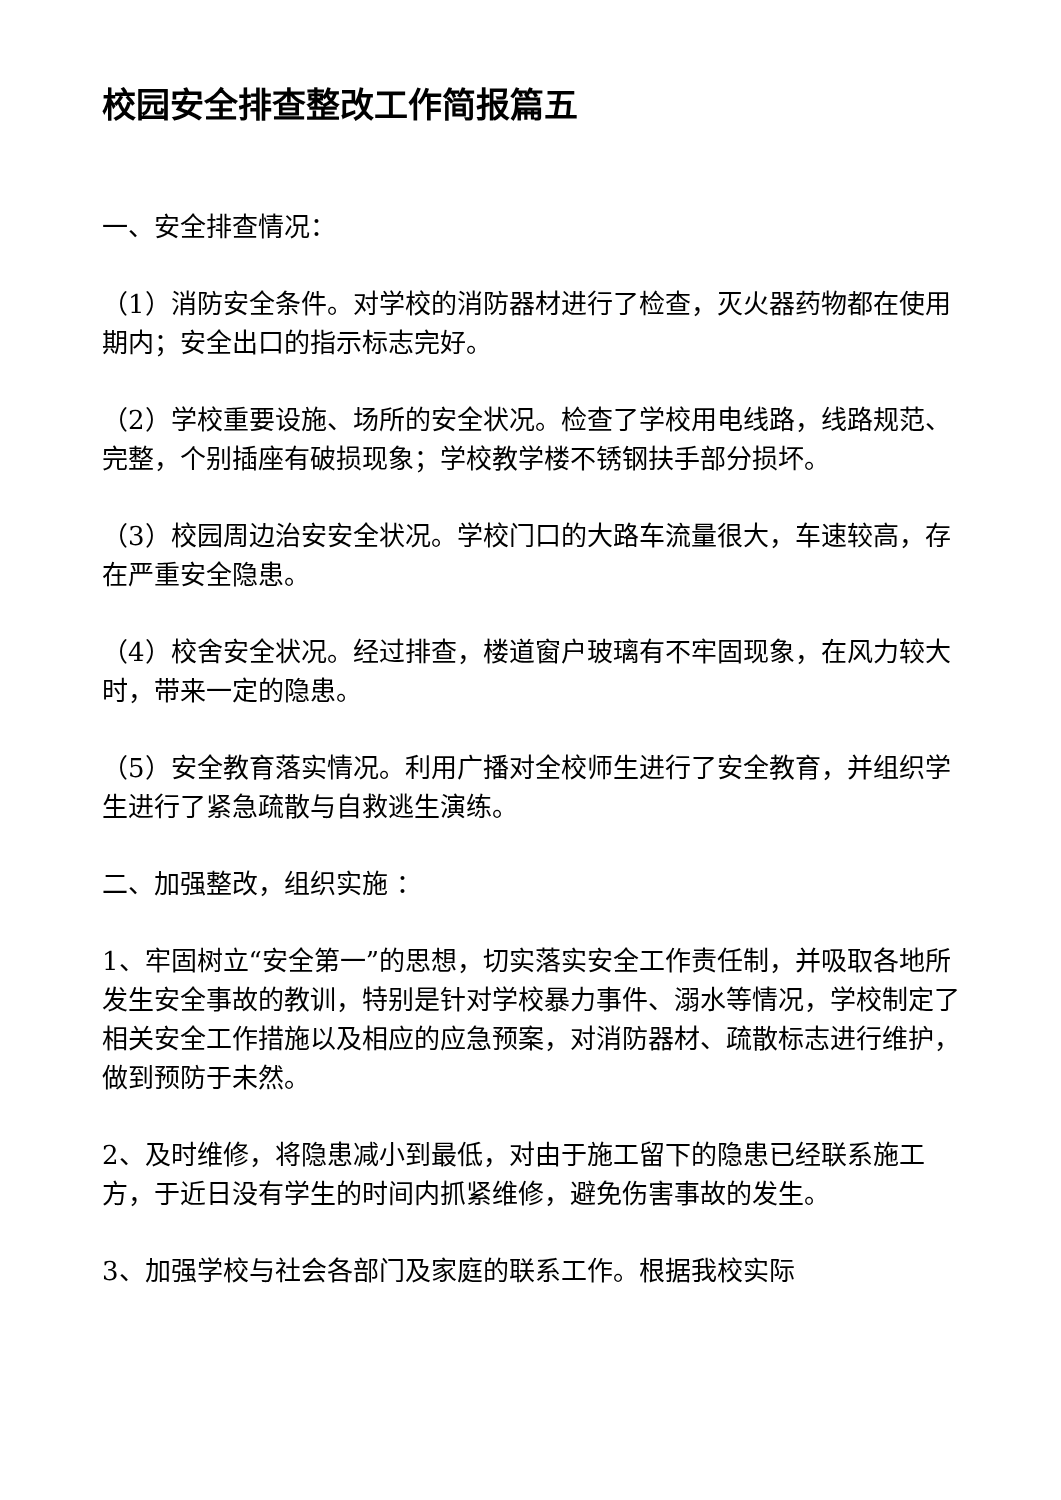校园安全排查整改工作简报篇五
一、安全排查情况：
（1）消防安全条件。对学校的消防器材进行了检查，灭火器药物都在使用期内；安全出口的指示标志完好。
（2）学校重要设施、场所的安全状况。检查了学校用电线路，线路规范、完整，个别插座有破损现象；学校教学楼不锈钢扶手部分损坏。
（3）校园周边治安安全状况。学校门口的大路车流量很大，车速较高，存在严重安全隐患。
（4）校舍安全状况。经过排查，楼道窗户玻璃有不牢固现象，在风力较大时，带来一定的隐患。
（5）安全教育落实情况。利用广播对全校师生进行了安全教育，并组织学生进行了紧急疏散与自救逃生演练。
二、加强整改，组织实施 ：
1、牢固树立“安全第一”的思想，切实落实安全工作责任制，并吸取各地所发生安全事故的教训，特别是针对学校暴力事件、溺水等情况，学校制定了相关安全工作措施以及相应的应急预案，对消防器材、疏散标志进行维护，做到预防于未然。
2、及时维修，将隐患减小到最低，对由于施工留下的隐患已经联系施工方，于近日没有学生的时间内抓紧维修，避免伤害事故的发生。
3、加强学校与社会各部门及家庭的联系工作。根据我校实际